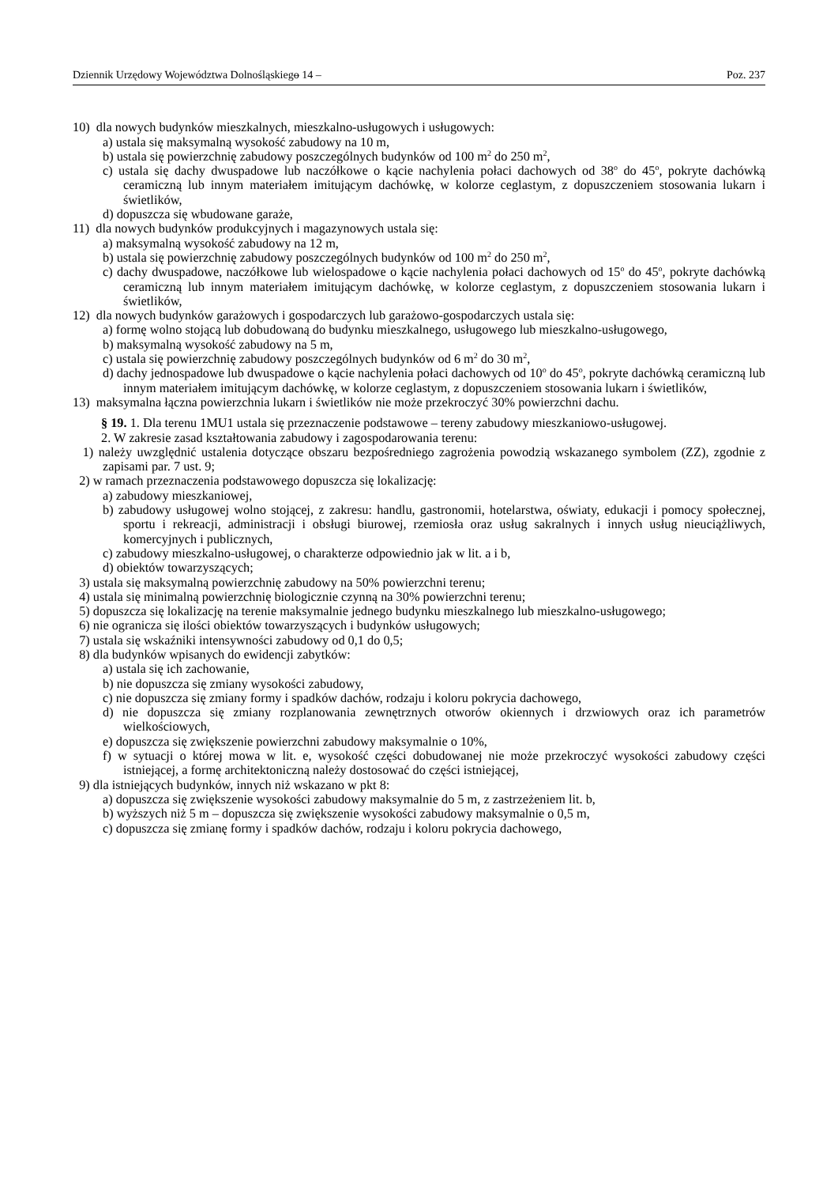Dziennik Urzędowy Województwa Dolnośląskiego – 14 – Poz. 237
10) dla nowych budynków mieszkalnych, mieszkalno-usługowych i usługowych:
a) ustala się maksymalną wysokość zabudowy na 10 m,
b) ustala się powierzchnię zabudowy poszczególnych budynków od 100 m<sup>2</sup> do 250 m<sup>2</sup>,
c) ustala się dachy dwuspadowe lub naczółkowe o kącie nachylenia połaci dachowych od 38<sup>o</sup> do 45<sup>o</sup>, pokryte dachówką ceramiczną lub innym materiałem imitującym dachówkę, w kolorze ceglastym, z dopuszczeniem stosowania lukarn i świetlików,
d) dopuszcza się wbudowane garaże,
11) dla nowych budynków produkcyjnych i magazynowych ustala się:
a) maksymalną wysokość zabudowy na 12 m,
b) ustala się powierzchnię zabudowy poszczególnych budynków od 100 m<sup>2</sup> do 250 m<sup>2</sup>,
c) dachy dwuspadowe, naczółkowe lub wielospadowe o kącie nachylenia połaci dachowych od 15<sup>o</sup> do 45<sup>o</sup>, pokryte dachówką ceramiczną lub innym materiałem imitującym dachówkę, w kolorze ceglastym, z dopuszczeniem stosowania lukarn i świetlików,
12) dla nowych budynków garażowych i gospodarczych lub garażowo-gospodarczych ustala się:
a) formę wolno stojącą lub dobudowaną do budynku mieszkalnego, usługowego lub mieszkalno-usługowego,
b) maksymalną wysokość zabudowy na 5 m,
c) ustala się powierzchnię zabudowy poszczególnych budynków od 6 m<sup>2</sup> do 30 m<sup>2</sup>,
d) dachy jednospadowe lub dwuspadowe o kącie nachylenia połaci dachowych od 10<sup>o</sup> do 45<sup>o</sup>, pokryte dachówką ceramiczną lub innym materiałem imitującym dachówkę, w kolorze ceglastym, z dopuszczeniem stosowania lukarn i świetlików,
13) maksymalna łączna powierzchnia lukarn i świetlików nie może przekroczyć 30% powierzchni dachu.
§ 19. 1. Dla terenu 1MU1 ustala się przeznaczenie podstawowe – tereny zabudowy mieszkaniowo-usługowej.
2. W zakresie zasad kształtowania zabudowy i zagospodarowania terenu:
1) należy uwzględnić ustalenia dotyczące obszaru bezpośredniego zagrożenia powodzią wskazanego symbolem (ZZ), zgodnie z zapisami par. 7 ust. 9;
2) w ramach przeznaczenia podstawowego dopuszcza się lokalizację:
a) zabudowy mieszkaniowej,
b) zabudowy usługowej wolno stojącej, z zakresu: handlu, gastronomii, hotelarstwa, oświaty, edukacji i pomocy społecznej, sportu i rekreacji, administracji i obsługi biurowej, rzemiosła oraz usług sakralnych i innych usług nieuciążliwych, komercyjnych i publicznych,
c) zabudowy mieszkalno-usługowej, o charakterze odpowiednio jak w lit. a i b,
d) obiektów towarzyszących;
3) ustala się maksymalną powierzchnię zabudowy na 50% powierzchni terenu;
4) ustala się minimalną powierzchnię biologicznie czynną na 30% powierzchni terenu;
5) dopuszcza się lokalizację na terenie maksymalnie jednego budynku mieszkalnego lub mieszkalno-usługowego;
6) nie ogranicza się ilości obiektów towarzyszących i budynków usługowych;
7) ustala się wskaźniki intensywności zabudowy od 0,1 do 0,5;
8) dla budynków wpisanych do ewidencji zabytków:
a) ustala się ich zachowanie,
b) nie dopuszcza się zmiany wysokości zabudowy,
c) nie dopuszcza się zmiany formy i spadków dachów, rodzaju i koloru pokrycia dachowego,
d) nie dopuszcza się zmiany rozplanowania zewnętrznych otworów okiennych i drzwiowych oraz ich parametrów wielkościowych,
e) dopuszcza się zwiększenie powierzchni zabudowy maksymalnie o 10%,
f) w sytuacji o której mowa w lit. e, wysokość części dobudowanej nie może przekroczyć wysokości zabudowy części istniejącej, a formę architektoniczną należy dostosować do części istniejącej,
9) dla istniejących budynków, innych niż wskazano w pkt 8:
a) dopuszcza się zwiększenie wysokości zabudowy maksymalnie do 5 m, z zastrzeżeniem lit. b,
b) wyższych niż 5 m – dopuszcza się zwiększenie wysokości zabudowy maksymalnie o 0,5 m,
c) dopuszcza się zmianę formy i spadków dachów, rodzaju i koloru pokrycia dachowego,